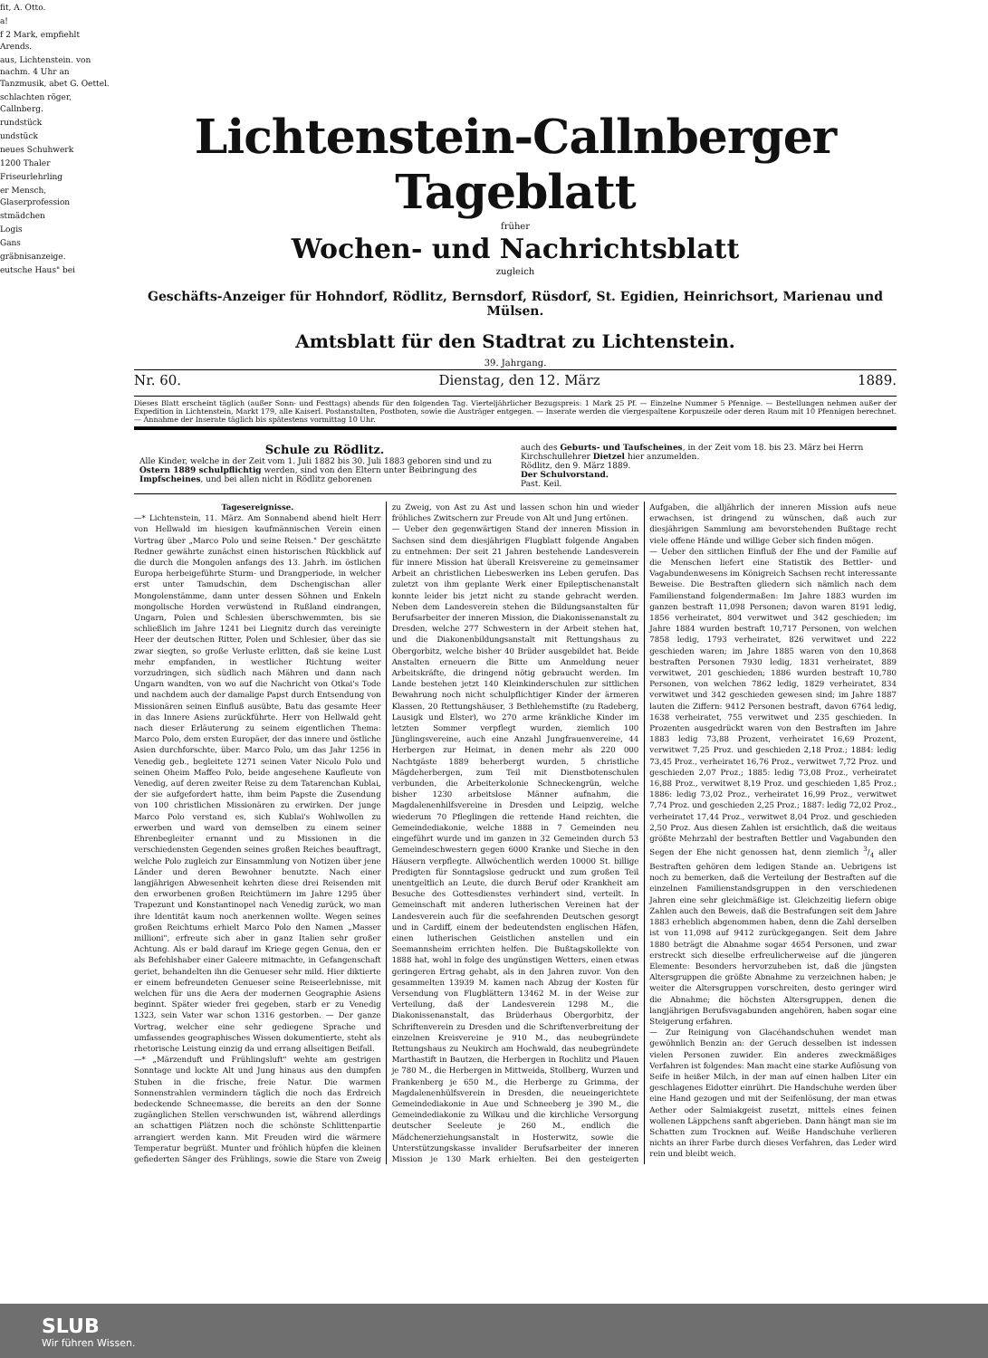fit, A. Otto.
a!
f 2 Mark, empfiehlt Arends.
aus, Lichtenstein. von nachm. 4 Uhr an Tanzmusik, abet G. Oettel.
schlachten röger, Callnberg.
rundstück
undstück
neues Schuhwerk
1200 Thaler
Friseurlehrling
er Mensch, Glaserprofession
stmädchen
Logis
Gans
gräbnisanzeige.
eutsche Haus" bei
Lichtenstein-Callnberger Tageblatt
früher
Wochen- und Nachrichtsblatt
zugleich
Geschäfts-Anzeiger für Hohndorf, Rödlitz, Bernsdorf, Rüsdorf, St. Egidien, Heinrichsort, Marienau und Mülsen.
Amtsblatt für den Stadtrat zu Lichtenstein.
39. Jahrgang.
Nr. 60. Dienstag, den 12. März 1889.
Dieses Blatt erscheint täglich (außer Sonn- und Festtags) abends für den folgenden Tag. Vierteljährlicher Bezugspreis: 1 Mark 25 Pf. — Einzelne Nummer 5 Pfennige. — Bestellungen nehmen außer der Expedition in Lichtenstein, Markt 179, alle Kaiserl. Postanstalten, Postboten, sowie die Austräger entgegen. — Inserate werden die viergespaltene Korpuszeile oder deren Raum mit 10 Pfennigen berechnet. — Annahme der Inserate täglich bis spätestens vormittag 10 Uhr.
Schule zu Rödlitz.
Alle Kinder, welche in der Zeit vom 1. Juli 1882 bis 30. Juli 1883 geboren sind und zu Ostern 1889 schulpflichtig werden, sind von den Eltern unter Beibringung des Impfscheines, und bei allen nicht in Rödlitz geborenen
auch des Geburts- und Taufscheines, in der Zeit vom 18. bis 23. März bei Herrn Kirchschullehrer Dietzel hier anzumelden.
Rödlitz, den 9. März 1889.
Der Schulvorstand.
Past. Keil.
Tagesereignisse.
—* Lichtenstein, 11. März. Am Sonnabend abend hielt Herr von Hellwald im hiesigen kaufmännischen Verein einen Vortrag über „Marco Polo und seine Reisen." Der geschätzte Redner gewährte zunächst einen historischen Rückblick auf die durch die Mongolen anfangs des 13. Jahrh. im östlichen Europa herbeigeführte Sturm- und Drangperiode, in welcher erst unter Tamudschin, dem Dschengischan aller Mongolenstämme, dann unter dessen Söhnen und Enkeln mongolische Horden verwüstend in Rußland eindrangen, Ungarn, Polen und Schlesien überschwemmten, bis sie schließlich im Jahre 1241 bei Liegnitz durch das vereinigte Heer der deutschen Ritter, Polen und Schlesier, über das sie zwar siegten, so große Verluste erlitten, daß sie keine Lust mehr empfanden, in westlicher Richtung weiter vorzudringen, sich südlich nach Mähren und dann nach Ungarn wandten, von wo auf die Nachricht von Otkai's Tode und nachdem auch der damalige Papst durch Entsendung von Missionären seinen Einfluß ausübte, Batu das gesamte Heer in das Innere Asiens zurückführte. Herr von Hellwald geht nach dieser Erläuterung zu seinem eigentlichen Thema: Marco Polo, dem ersten Europäer, der das innere und östliche Asien durchforschte, über. Marco Polo, um das Jahr 1256 in Venedig geb., begleitete 1271 seinen Vater Nicolo Polo und seinen Oheim Maffeo Polo, beide angesehene Kaufleute von Venedig, auf deren zweiter Reise zu dem Tatarenchan Kublai, der sie aufgefordert hatte, ihm beim Papste die Zusendung von 100 christlichen Missionären zu erwirken. Der junge Marco Polo verstand es, sich Kublai's Wohlwollen zu erwerben und ward von demselben zu einem seiner Ehrenbegleiter ernannt und zu Missionen in die verschiedensten Gegenden seines großen Reiches beauftragt, welche Polo zugleich zur Einsammlung von Notizen über jene Länder und deren Bewohner benutzte. Nach einer langjährigen Abwesenheit kehrten diese drei Reisenden mit den erworbenen großen Reichtümern im Jahre 1295 über Trapezunt und Konstantinopel nach Venedig zurück, wo man ihre Identität kaum noch anerkennen wollte. Wegen seines großen Reichtums erhielt Marco Polo den Namen „Masser millioni", erfreute sich aber in ganz Italien sehr großer Achtung. Als er bald darauf im Kriege gegen Genua, den er als Befehlshaber einer Galeere mitmachte, in Gefangenschaft geriet, behandelten ihn die Genueser sehr mild. Hier diktierte er einem befreundeten Genueser seine Reiseerlebnisse, mit welchen für uns die Aera der modernen Geographie Asiens beginnt. Später wieder frei gegeben, starb er zu Venedig 1323, sein Vater war schon 1316 gestorben. — Der ganze Vortrag, welcher eine sehr gediegene Sprache und umfassendes geographisches Wissen dokumentierte, steht als rhetorische Leistung einzig da und errang allseitigen Beifall.
—* „Märzenduft und Frühlingsluft" wehte am gestrigen Sonntage und lockte Alt und Jung hinaus aus den dumpfen Stuben in die frische, freie Natur. Die warmen Sonnenstrahlen vermindern täglich die noch das Erdreich bedeckende Schneemasse, die bereits an den der Sonne zugänglichen Stellen verschwunden ist, während allerdings an schattigen Plätzen noch die schönste Schlittenpartie arrangiert werden kann. Mit Freuden wird die wärmere Temperatur begrüßt. Munter und fröhlich hüpfen die kleinen gefiederten Sänger des Frühlings, sowie die Stare von Zweig zu Zweig, von Ast zu Ast und lassen schon hin und wieder fröhliches Zwitschern zur Freude von Alt und Jung ertönen.
— Ueber den gegenwärtigen Stand der inneren Mission in Sachsen sind dem diesjährigen Flugblatt folgende Angaben zu entnehmen: Der seit 21 Jahren bestehende Landesverein für innere Mission hat überall Kreisvereine zu gemeinsamer Arbeit an christlichen Liebeswerken ins Leben gerufen. Das zuletzt von ihm geplante Werk einer Epileptischenanstalt konnte leider bis jetzt nicht zu stande gebracht werden. Neben dem Landesverein stehen die Bildungsanstalten für Berufsarbeiter der inneren Mission, die Diakonissenanstalt zu Dresden, welche 277 Schwestern in der Arbeit stehen hat, und die Diakonenbildungsanstalt mit Rettungshaus zu Obergorbitz, welche bisher 40 Brüder ausgebildet hat. Beide Anstalten erneuern die Bitte um Anmeldung neuer Arbeitskräfte, die dringend nötig gebraucht werden. Im Lande bestehen jetzt 140 Kleinkinderschulen zur sittlichen Bewahrung noch nicht schulpflichtiger Kinder der ärmeren Klassen, 20 Rettungshäuser, 3 Bethlehemstifte (zu Radeberg, Lausigk und Elster), wo 270 arme kränkliche Kinder im letzten Sommer verpflegt wurden, ziemlich 100 Jünglingsvereine, auch eine Anzahl Jungfrauenvereine, 44 Herbergen zur Heimat, in denen mehr als 220 000 Nachtgäste 1889 beherbergt wurden, 5 christliche Mägdeherbergen, zum Teil mit Dienstbotenschulen verbunden, die Arbeiterkolonie Schneckengrün, welche bisher 1230 arbeitslose Männer aufnahm, die Magdalenenhilfsvereine in Dresden und Leipzig, welche wiederum 70 Pfleglingen die rettende Hand reichten, die Gemeindediakonie, welche 1888 in 7 Gemeinden neu eingeführt wurde und im ganzen in 32 Gemeinden durch 53 Gemeindeschwestern gegen 6000 Kranke und Sieche in den Häusern verpflegte. Allwöchentlich werden 10000 St. billige Predigten für Sonntagslose gedruckt und zum großen Teil unentgeltlich an Leute, die durch Beruf oder Krankheit am Besuche des Gottesdienstes verhindert sind, verteilt. In Gemeinschaft mit anderen lutherischen Vereinen hat der Landesverein auch für die seefahrenden Deutschen gesorgt und in Cardiff, einem der bedeutendsten englischen Häfen, einen lutherischen Geistlichen anstellen und ein Seemannsheim errichten helfen. Die Bußtagskollekte von 1888 hat, wohl in folge des ungünstigen Wetters, einen etwas geringeren Ertrag gehabt, als in den Jahren zuvor. Von den gesammelten 13939 M. kamen nach Abzug der Kosten für Versendung von Flugblättern 13462 M. in der Weise zur Verteilung, daß der Landesverein 1298 M., die Diakonissenanstalt, das Brüderhaus Obergorbitz, der Schriftenverein zu Dresden und die Schriftenverbreitung der einzelnen Kreisvereine je 910 M., das neubegründete Rettungshaus zu Neukirch am Hochwald, das neubegründete Marthastift in Bautzen, die Herbergen in Rochlitz und Plauen je 780 M., die Herbergen in Mittweida, Stollberg, Wurzen und Frankenberg je 650 M., die Herberge zu Grimma, der Magdalenenhülfsverein in Dresden, die neueingerichtete Gemeindediakonie in Aue und Schneeberg je 390 M., die Gemeindediakonie zu Wilkau und die kirchliche Versorgung deutscher Seeleute je 260 M., endlich die Mädchenerziehungsanstalt in Hosterwitz, sowie die Unterstützungskasse invalider Berufsarbeiter der inneren Mission je 130 Mark erhielten. Bei den gesteigerten Aufgaben, die alljährlich der inneren Mission aufs neue erwachsen, ist dringend zu wünschen, daß auch zur diesjährigen Sammlung am bevorstehenden Bußtage recht viele offene Hände und willige Geber sich finden mögen.
— Ueber den sittlichen Einfluß der Ehe und der Familie auf die Menschen liefert eine Statistik des Bettler- und Vagabundenwesens im Königreich Sachsen recht interessante Beweise. Die Bestraften gliedern sich nämlich nach dem Familienstand folgendermaßen: Im Jahre 1883 wurden im ganzen bestraft 11,098 Personen; davon waren 8191 ledig, 1856 verheiratet, 804 verwitwet und 342 geschieden; im Jahre 1884 wurden bestraft 10,717 Personen, von welchen 7858 ledig, 1793 verheiratet, 826 verwitwet und 222 geschieden waren; im Jahre 1885 waren von den 10,868 bestraften Personen 7930 ledig, 1831 verheiratet, 889 verwitwet, 201 geschieden; 1886 wurden bestraft 10,780 Personen, von welchen 7862 ledig, 1829 verheiratet, 834 verwitwet und 342 geschieden gewesen sind; im Jahre 1887 lauten die Ziffern: 9412 Personen bestraft, davon 6764 ledig, 1638 verheiratet, 755 verwitwet und 235 geschieden. In Prozenten ausgedrückt waren von den Bestraften im Jahre 1883 ledig 73,88 Prozent, verheiratet 16,69 Prozent, verwitwet 7,25 Proz. und geschieden 2,18 Proz.; 1884: ledig 73,45 Proz., verheiratet 16,76 Proz., verwitwet 7,72 Proz. und geschieden 2,07 Proz.; 1885: ledig 73,08 Proz., verheiratet 16,88 Proz., verwitwet 8,19 Proz. und geschieden 1,85 Proz.; 1886: ledig 73,02 Proz., verheiratet 16,99 Proz., verwitwet 7,74 Proz. und geschieden 2,25 Proz.; 1887: ledig 72,02 Proz., verheiratet 17,44 Proz., verwitwet 8,04 Proz. und geschieden 2,50 Proz. Aus diesen Zahlen ist ersichtlich, daß die weitaus größte Mehrzahl der bestraften Bettler und Vagabunden den Segen der Ehe nicht genossen hat, denn ziemlich 3/4 aller Bestraften gehören dem ledigen Stande an. Uebrigens ist noch zu bemerken, daß die Verteilung der Bestraften auf die einzelnen Familienstandsgruppen in den verschiedenen Jahren eine sehr gleichmäßige ist. Gleichzeitig liefern obige Zahlen auch den Beweis, daß die Bestrafungen seit dem Jahre 1883 erheblich abgenommen haben, denn die Zahl derselben ist von 11,098 auf 9412 zurückgegangen. Seit dem Jahre 1880 beträgt die Abnahme sogar 4654 Personen, und zwar erstreckt sich dieselbe erfreulicherweise auf die jüngeren Elemente: Besonders hervorzuheben ist, daß die jüngsten Altersgruppen die größte Abnahme zu verzeichnen haben; je weiter die Altersgruppen vorschreiten, desto geringer wird die Abnahme; die höchsten Altersgruppen, denen die langjährigen Berufsvagabunden angehören, haben sogar eine Steigerung erfahren.
— Zur Reinigung von Glacéhandschuhen wendet man gewöhnlich Benzin an: der Geruch desselben ist indessen vielen Personen zuwider. Ein anderes zweckmäßiges Verfahren ist folgendes: Man macht eine starke Auflösung von Seife in heißer Milch, in der man auf einen halben Liter ein geschlagenes Eidotter einrührt. Die Handschuhe werden über eine Hand gezogen und mit der Seifenlösung, der man etwas Aether oder Salmiakgeist zusetzt, mittels eines feinen wollenen Läppchens sanft abgerieben. Dann hängt man sie im Schatten zum Trocknen auf. Weiße Handschuhe verlieren nichts an ihrer Farbe durch dieses Verfahren, das Leder wird rein und bleibt weich.
SLUB
Wir führen Wissen.